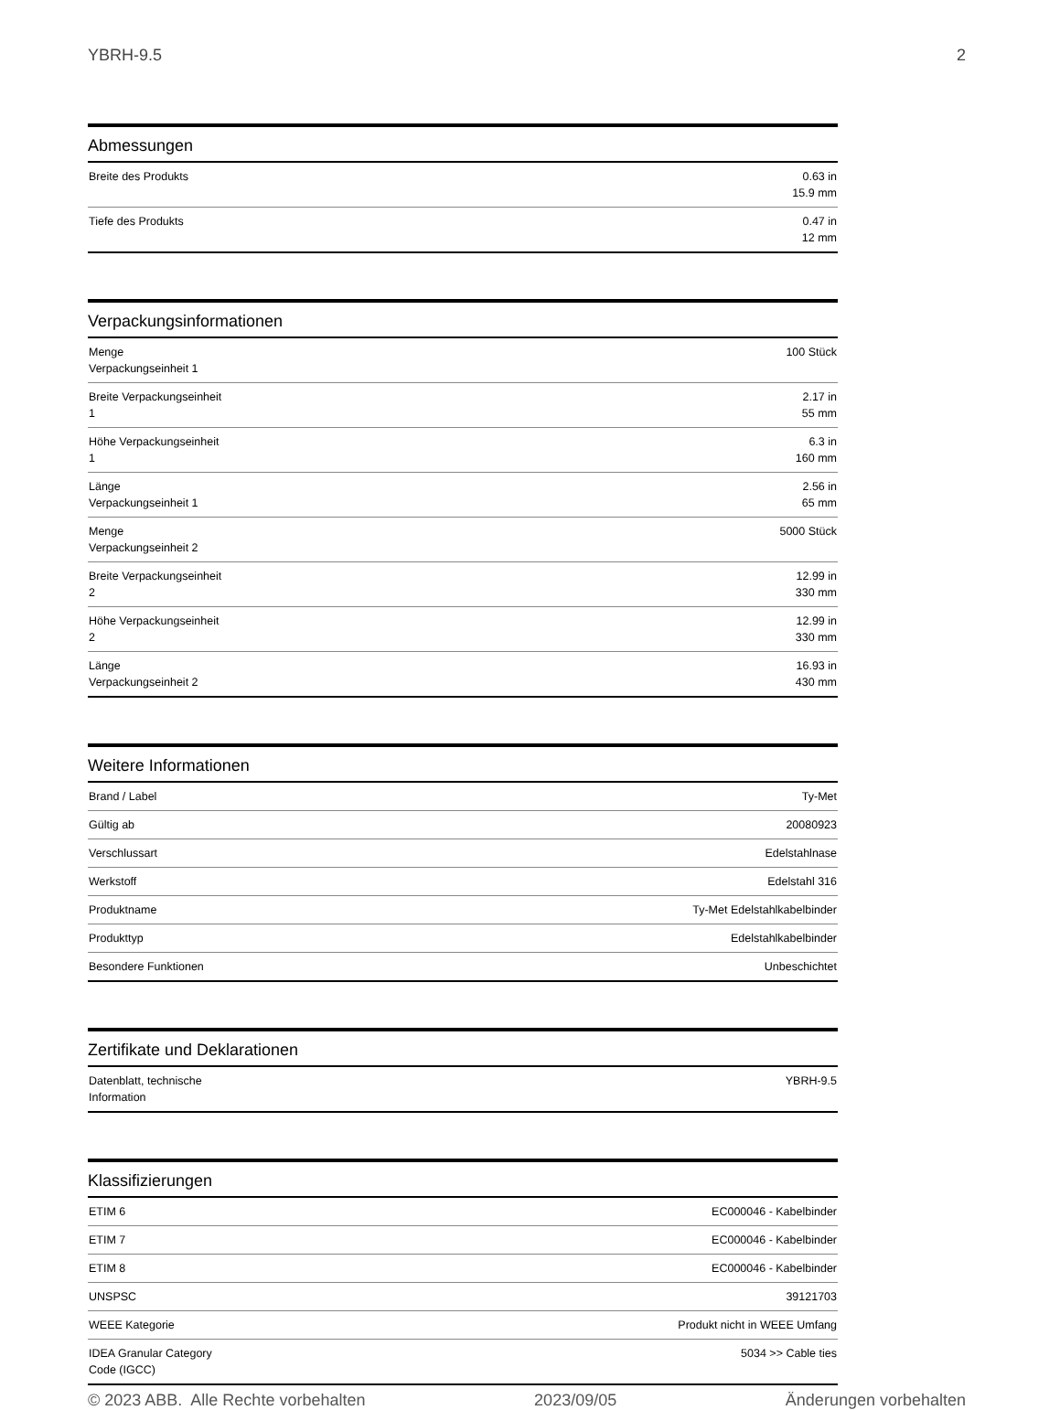YBRH-9.5 2
Abmessungen
| Breite des Produkts | 0.63 in 15.9 mm |
| Tiefe des Produkts | 0.47 in 12 mm |
Verpackungsinformationen
| Menge Verpackungseinheit 1 | 100 Stück |
| Breite Verpackungseinheit 1 | 2.17 in 55 mm |
| Höhe Verpackungseinheit 1 | 6.3 in 160 mm |
| Länge Verpackungseinheit 1 | 2.56 in 65 mm |
| Menge Verpackungseinheit 2 | 5000 Stück |
| Breite Verpackungseinheit 2 | 12.99 in 330 mm |
| Höhe Verpackungseinheit 2 | 12.99 in 330 mm |
| Länge Verpackungseinheit 2 | 16.93 in 430 mm |
Weitere Informationen
| Brand / Label | Ty-Met |
| Gültig ab | 20080923 |
| Verschlussart | Edelstahlnase |
| Werkstoff | Edelstahl 316 |
| Produktname | Ty-Met Edelstahlkabelbinder |
| Produkttyp | Edelstahlkabelbinder |
| Besondere Funktionen | Unbeschichtet |
Zertifikate und Deklarationen
| Datenblatt, technische Information | YBRH-9.5 |
Klassifizierungen
| ETIM 6 | EC000046 - Kabelbinder |
| ETIM 7 | EC000046 - Kabelbinder |
| ETIM 8 | EC000046 - Kabelbinder |
| UNSPSC | 39121703 |
| WEEE Kategorie | Produkt nicht in WEEE Umfang |
| IDEA Granular Category Code (IGCC) | 5034 >> Cable ties |
© 2023 ABB. Alle Rechte vorbehalten 2023/09/05 Änderungen vorbehalten